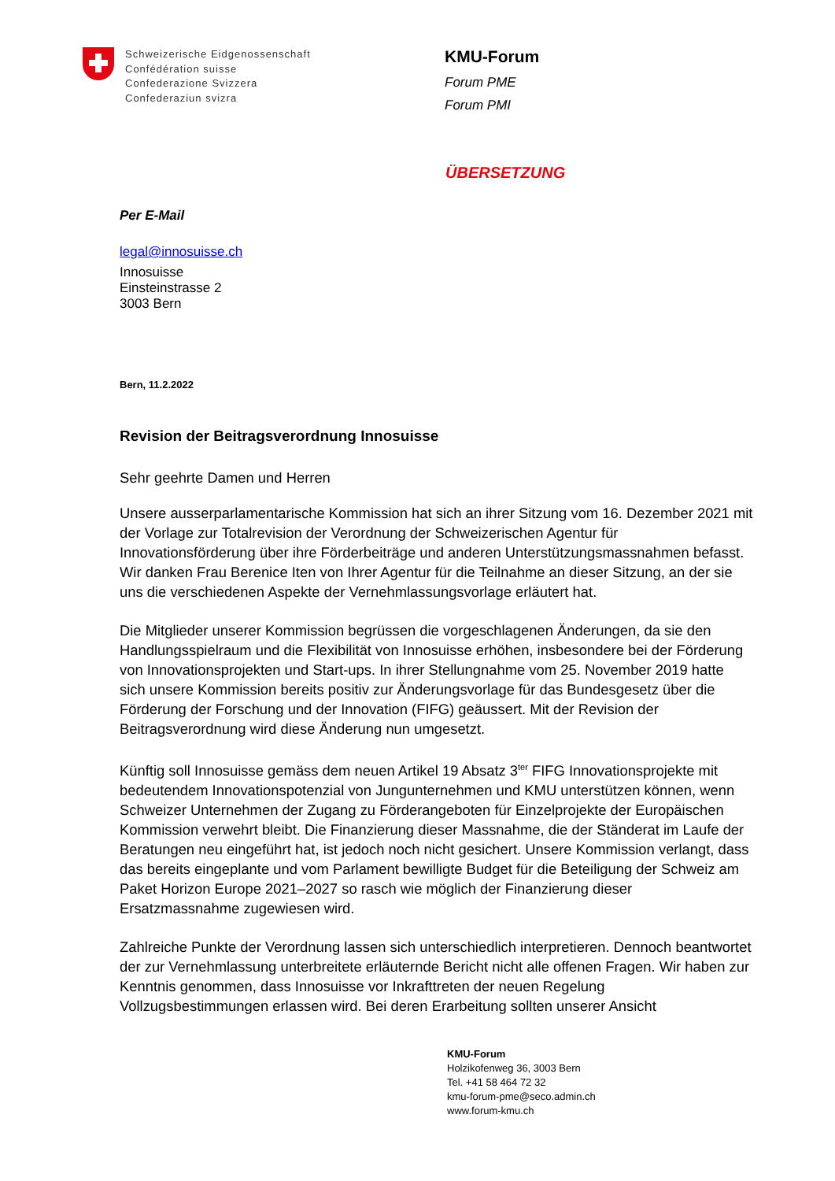Schweizerische Eidgenossenschaft
Confédération suisse
Confederazione Svizzera
Confederaziun svizra
KMU-Forum
Forum PME
Forum PMI
ÜBERSETZUNG
Per E-Mail
legal@innosuisse.ch
Innosuisse
Einsteinstrasse 2
3003 Bern
Bern, 11.2.2022
Revision der Beitragsverordnung Innosuisse
Sehr geehrte Damen und Herren
Unsere ausserparlamentarische Kommission hat sich an ihrer Sitzung vom 16. Dezember 2021 mit der Vorlage zur Totalrevision der Verordnung der Schweizerischen Agentur für Innovationsförderung über ihre Förderbeiträge und anderen Unterstützungsmassnahmen befasst. Wir danken Frau Berenice Iten von Ihrer Agentur für die Teilnahme an dieser Sitzung, an der sie uns die verschiedenen Aspekte der Vernehmlassungsvorlage erläutert hat.
Die Mitglieder unserer Kommission begrüssen die vorgeschlagenen Änderungen, da sie den Handlungsspielraum und die Flexibilität von Innosuisse erhöhen, insbesondere bei der Förderung von Innovationsprojekten und Start-ups. In ihrer Stellungnahme vom 25. November 2019 hatte sich unsere Kommission bereits positiv zur Änderungsvorlage für das Bundesgesetz über die Förderung der Forschung und der Innovation (FIFG) geäussert. Mit der Revision der Beitragsverordnung wird diese Änderung nun umgesetzt.
Künftig soll Innosuisse gemäss dem neuen Artikel 19 Absatz 3<sup>ter</sup> FIFG Innovationsprojekte mit bedeutendem Innovationspotenzial von Jungunternehmen und KMU unterstützen können, wenn Schweizer Unternehmen der Zugang zu Förderangeboten für Einzelprojekte der Europäischen Kommission verwehrt bleibt. Die Finanzierung dieser Massnahme, die der Ständerat im Laufe der Beratungen neu eingeführt hat, ist jedoch noch nicht gesichert. Unsere Kommission verlangt, dass das bereits eingeplante und vom Parlament bewilligte Budget für die Beteiligung der Schweiz am Paket Horizon Europe 2021–2027 so rasch wie möglich der Finanzierung dieser Ersatzmassnahme zugewiesen wird.
Zahlreiche Punkte der Verordnung lassen sich unterschiedlich interpretieren. Dennoch beantwortet der zur Vernehmlassung unterbreitete erläuternde Bericht nicht alle offenen Fragen. Wir haben zur Kenntnis genommen, dass Innosuisse vor Inkrafttreten der neuen Regelung Vollzugsbestimmungen erlassen wird. Bei deren Erarbeitung sollten unserer Ansicht
KMU-Forum
Holzikofenweg 36, 3003 Bern
Tel. +41 58 464 72 32
kmu-forum-pme@seco.admin.ch
www.forum-kmu.ch